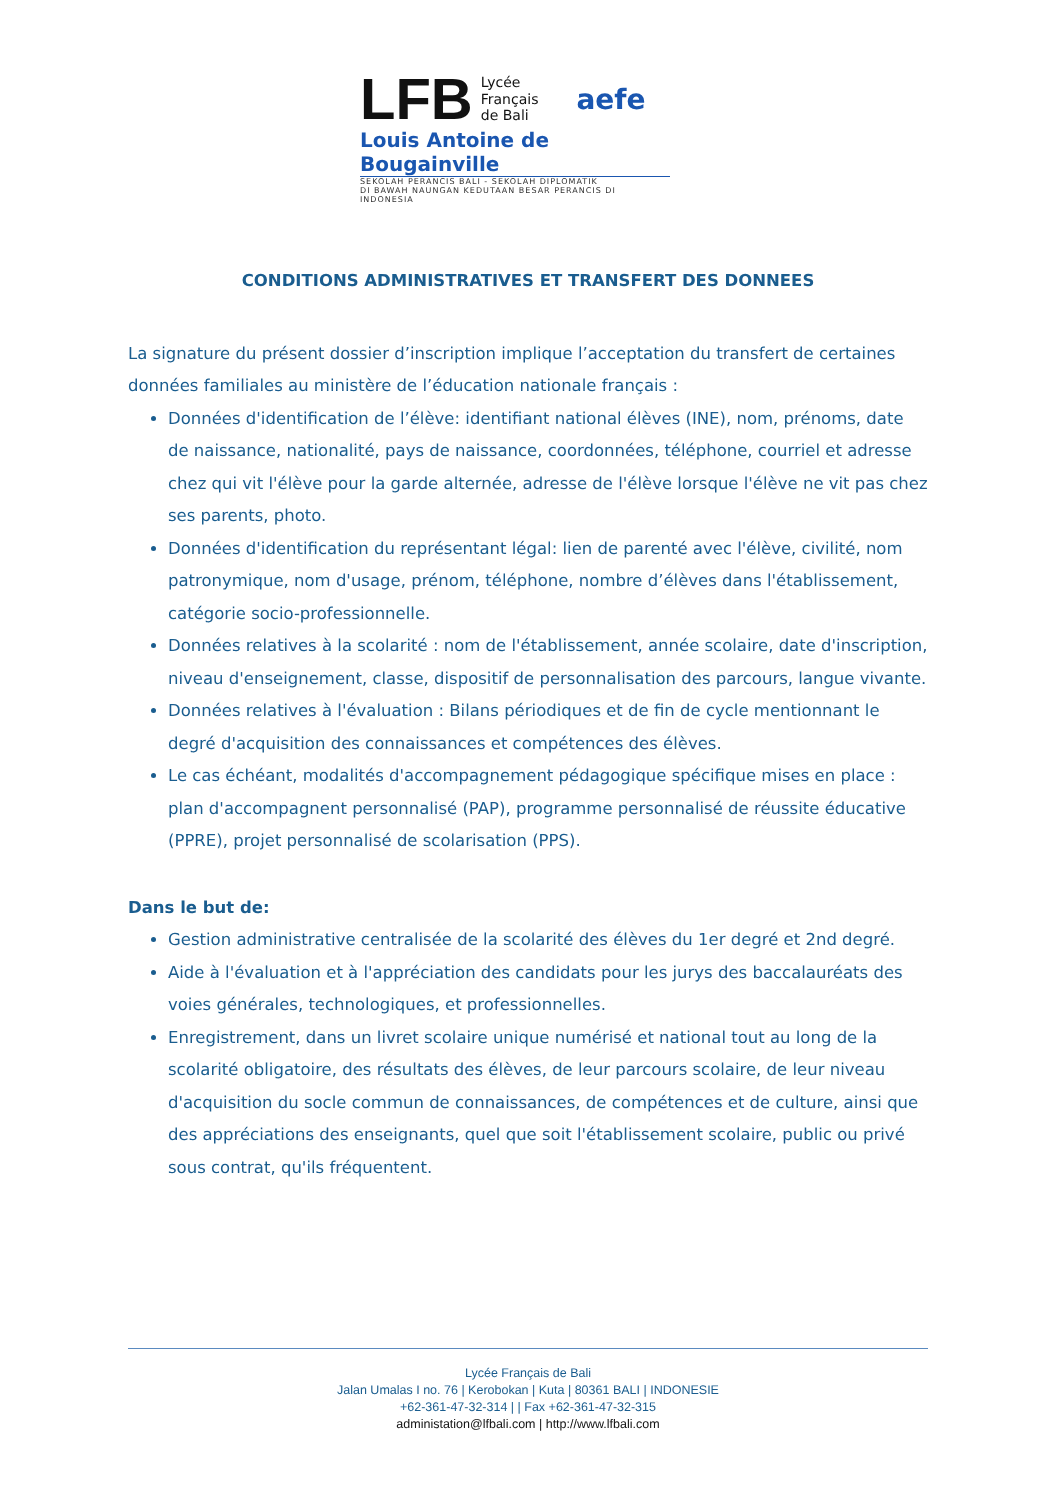LFB
Lycée
Français
de Bali
aefe
Louis Antoine de Bougainville
SEKOLAH PERANCIS BALI - SEKOLAH DIPLOMATIK
DI BAWAH NAUNGAN KEDUTAAN BESAR PERANCIS DI INDONESIA
CONDITIONS ADMINISTRATIVES ET TRANSFERT DES DONNEES
La signature du présent dossier d’inscription implique l’acceptation du transfert de certaines données familiales au ministère de l’éducation nationale français :
Données d'identification de l’élève: identifiant national élèves (INE), nom, prénoms, date de naissance, nationalité, pays de naissance, coordonnées, téléphone, courriel et adresse chez qui vit l'élève pour la garde alternée, adresse de l'élève lorsque l'élève ne vit pas chez ses parents, photo.
Données d'identification du représentant légal: lien de parenté avec l'élève, civilité, nom patronymique, nom d'usage, prénom, téléphone, nombre d’élèves dans l'établissement, catégorie socio-professionnelle.
Données relatives à la scolarité : nom de l'établissement, année scolaire, date d'inscription, niveau d'enseignement, classe, dispositif de personnalisation des parcours, langue vivante.
Données relatives à l'évaluation : Bilans périodiques et de fin de cycle mentionnant le degré d'acquisition des connaissances et compétences des élèves.
Le cas échéant, modalités d'accompagnement pédagogique spécifique mises en place : plan d'accompagnent personnalisé (PAP), programme personnalisé de réussite éducative (PPRE), projet personnalisé de scolarisation (PPS).
Dans le but de:
Gestion administrative centralisée de la scolarité des élèves du 1er degré et 2nd degré.
Aide à l'évaluation et à l'appréciation des candidats pour les jurys des baccalauréats des voies générales, technologiques, et professionnelles.
Enregistrement, dans un livret scolaire unique numérisé et national tout au long de la scolarité obligatoire, des résultats des élèves, de leur parcours scolaire, de leur niveau d'acquisition du socle commun de connaissances, de compétences et de culture, ainsi que des appréciations des enseignants, quel que soit l'établissement scolaire, public ou privé sous contrat, qu'ils fréquentent.
Lycée Français de Bali
Jalan Umalas I no. 76 | Kerobokan | Kuta | 80361 BALI | INDONESIE
+62-361-47-32-314 | | Fax +62-361-47-32-315
administation@lfbali.com | http://www.lfbali.com